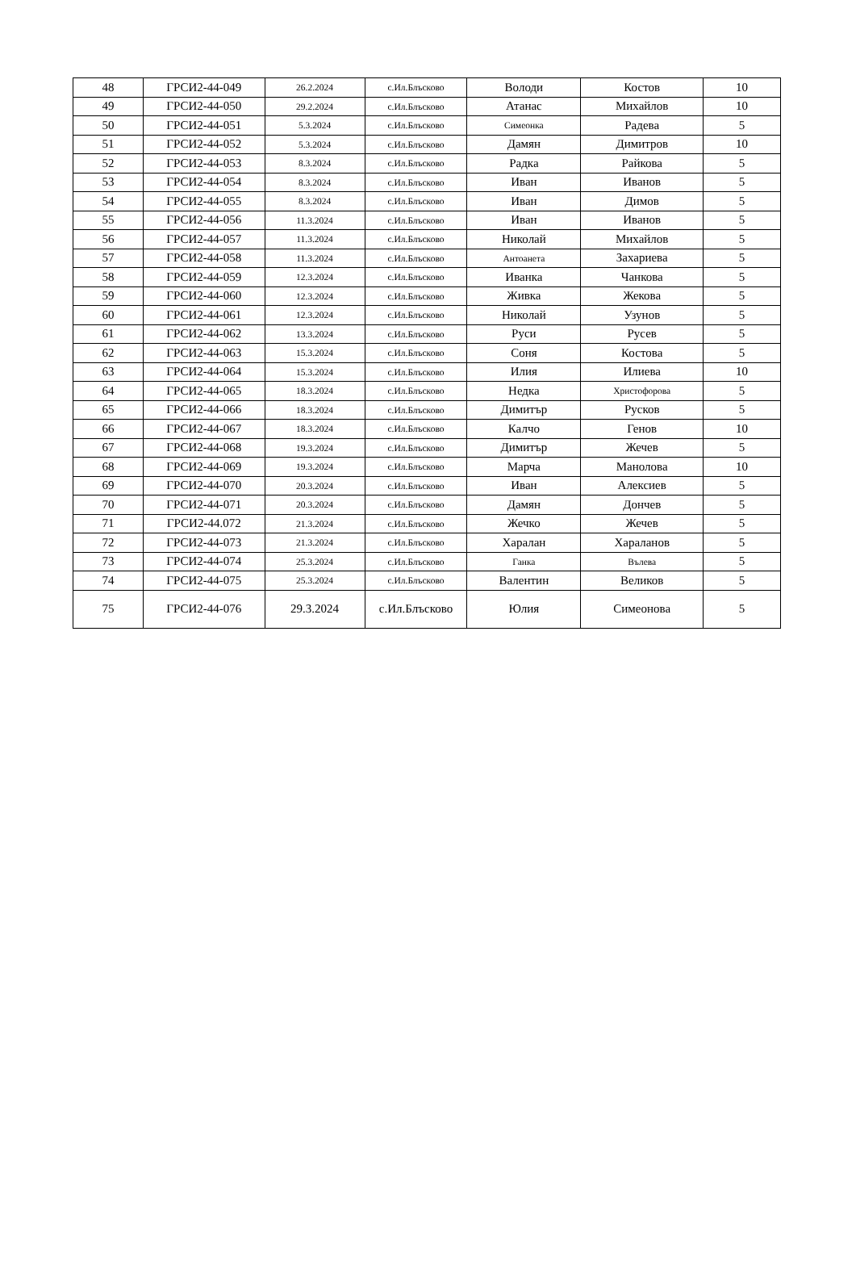| 48 | ГРСИ2-44-049 | 26.2.2024 | с.Ил.Блъсково | Володи | Костов | 10 |
| 49 | ГРСИ2-44-050 | 29.2.2024 | с.Ил.Блъсково | Атанас | Михайлов | 10 |
| 50 | ГРСИ2-44-051 | 5.3.2024 | с.Ил.Блъсково | Симеонка | Радева | 5 |
| 51 | ГРСИ2-44-052 | 5.3.2024 | с.Ил.Блъсково | Дамян | Димитров | 10 |
| 52 | ГРСИ2-44-053 | 8.3.2024 | с.Ил.Блъсково | Радка | Райкова | 5 |
| 53 | ГРСИ2-44-054 | 8.3.2024 | с.Ил.Блъсково | Иван | Иванов | 5 |
| 54 | ГРСИ2-44-055 | 8.3.2024 | с.Ил.Блъсково | Иван | Димов | 5 |
| 55 | ГРСИ2-44-056 | 11.3.2024 | с.Ил.Блъсково | Иван | Иванов | 5 |
| 56 | ГРСИ2-44-057 | 11.3.2024 | с.Ил.Блъсково | Николай | Михайлов | 5 |
| 57 | ГРСИ2-44-058 | 11.3.2024 | с.Ил.Блъсково | Антоанета | Захариева | 5 |
| 58 | ГРСИ2-44-059 | 12.3.2024 | с.Ил.Блъсково | Иванка | Чанкова | 5 |
| 59 | ГРСИ2-44-060 | 12.3.2024 | с.Ил.Блъсково | Живка | Жекова | 5 |
| 60 | ГРСИ2-44-061 | 12.3.2024 | с.Ил.Блъсково | Николай | Узунов | 5 |
| 61 | ГРСИ2-44-062 | 13.3.2024 | с.Ил.Блъсково | Руси | Русев | 5 |
| 62 | ГРСИ2-44-063 | 15.3.2024 | с.Ил.Блъсково | Соня | Костова | 5 |
| 63 | ГРСИ2-44-064 | 15.3.2024 | с.Ил.Блъсково | Илия | Илиева | 10 |
| 64 | ГРСИ2-44-065 | 18.3.2024 | с.Ил.Блъсково | Недка | Христофорова | 5 |
| 65 | ГРСИ2-44-066 | 18.3.2024 | с.Ил.Блъсково | Димитър | Русков | 5 |
| 66 | ГРСИ2-44-067 | 18.3.2024 | с.Ил.Блъсково | Калчо | Генов | 10 |
| 67 | ГРСИ2-44-068 | 19.3.2024 | с.Ил.Блъсково | Димитър | Жечев | 5 |
| 68 | ГРСИ2-44-069 | 19.3.2024 | с.Ил.Блъсково | Марча | Манолова | 10 |
| 69 | ГРСИ2-44-070 | 20.3.2024 | с.Ил.Блъсково | Иван | Алексиев | 5 |
| 70 | ГРСИ2-44-071 | 20.3.2024 | с.Ил.Блъсково | Дамян | Дончев | 5 |
| 71 | ГРСИ2-44.072 | 21.3.2024 | с.Ил.Блъсково | Жечко | Жечев | 5 |
| 72 | ГРСИ2-44-073 | 21.3.2024 | с.Ил.Блъсково | Харалан | Хараланов | 5 |
| 73 | ГРСИ2-44-074 | 25.3.2024 | с.Ил.Блъсково | Ганка | Вълева | 5 |
| 74 | ГРСИ2-44-075 | 25.3.2024 | с.Ил.Блъсково | Валентин | Великов | 5 |
| 75 | ГРСИ2-44-076 | 29.3.2024 | с.Ил.Блъсково | Юлия | Симеонова | 5 |